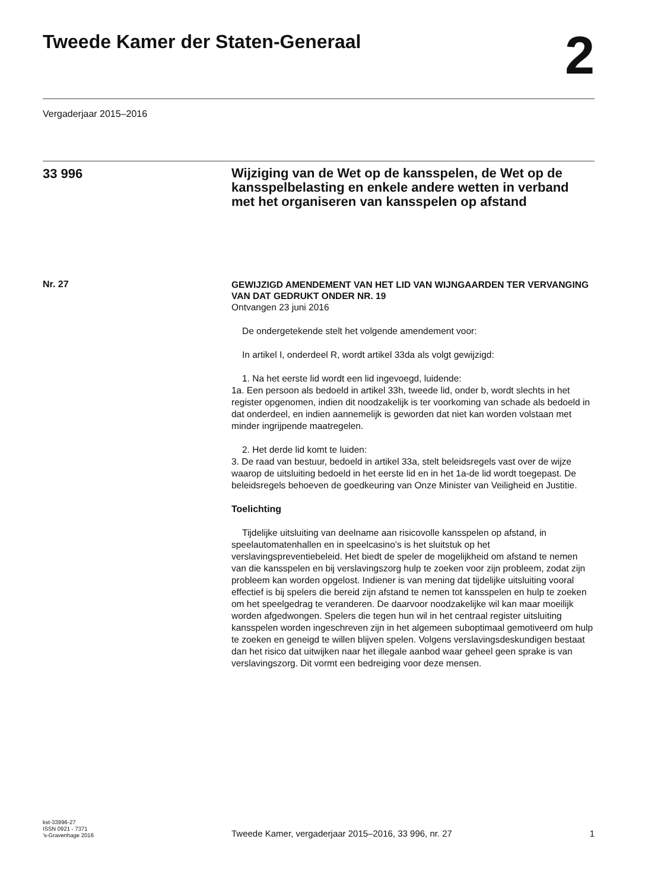Tweede Kamer der Staten-Generaal
2
Vergaderjaar 2015–2016
33 996
Wijziging van de Wet op de kansspelen, de Wet op de kansspelbelasting en enkele andere wetten in verband met het organiseren van kansspelen op afstand
Nr. 27
GEWIJZIGD AMENDEMENT VAN HET LID VAN WIJNGAARDEN TER VERVANGING VAN DAT GEDRUKT ONDER NR. 19
Ontvangen 23 juni 2016
De ondergetekende stelt het volgende amendement voor:
In artikel I, onderdeel R, wordt artikel 33da als volgt gewijzigd:
1. Na het eerste lid wordt een lid ingevoegd, luidende:
1a. Een persoon als bedoeld in artikel 33h, tweede lid, onder b, wordt slechts in het register opgenomen, indien dit noodzakelijk is ter voorkoming van schade als bedoeld in dat onderdeel, en indien aannemelijk is geworden dat niet kan worden volstaan met minder ingrijpende maatregelen.
2. Het derde lid komt te luiden:
3. De raad van bestuur, bedoeld in artikel 33a, stelt beleidsregels vast over de wijze waarop de uitsluiting bedoeld in het eerste lid en in het 1a-de lid wordt toegepast. De beleidsregels behoeven de goedkeuring van Onze Minister van Veiligheid en Justitie.
Toelichting
Tijdelijke uitsluiting van deelname aan risicovolle kansspelen op afstand, in speelautomatenhallen en in speelcasino’s is het sluitstuk op het verslavingspreventiebeleid. Het biedt de speler de mogelijkheid om afstand te nemen van die kansspelen en bij verslavingszorg hulp te zoeken voor zijn probleem, zodat zijn probleem kan worden opgelost. Indiener is van mening dat tijdelijke uitsluiting vooral effectief is bij spelers die bereid zijn afstand te nemen tot kansspelen en hulp te zoeken om het speelgedrag te veranderen. De daarvoor noodzakelijke wil kan maar moeilijk worden afgedwongen. Spelers die tegen hun wil in het centraal register uitsluiting kansspelen worden ingeschreven zijn in het algemeen suboptimaal gemotiveerd om hulp te zoeken en geneigd te willen blijven spelen. Volgens verslavingsdeskundigen bestaat dan het risico dat uitwijken naar het illegale aanbod waar geheel geen sprake is van verslavingszorg. Dit vormt een bedreiging voor deze mensen.
kst-33996-27
ISSN 0921 - 7371
’s-Gravenhage 2016
Tweede Kamer, vergaderjaar 2015–2016, 33 996, nr. 27
1